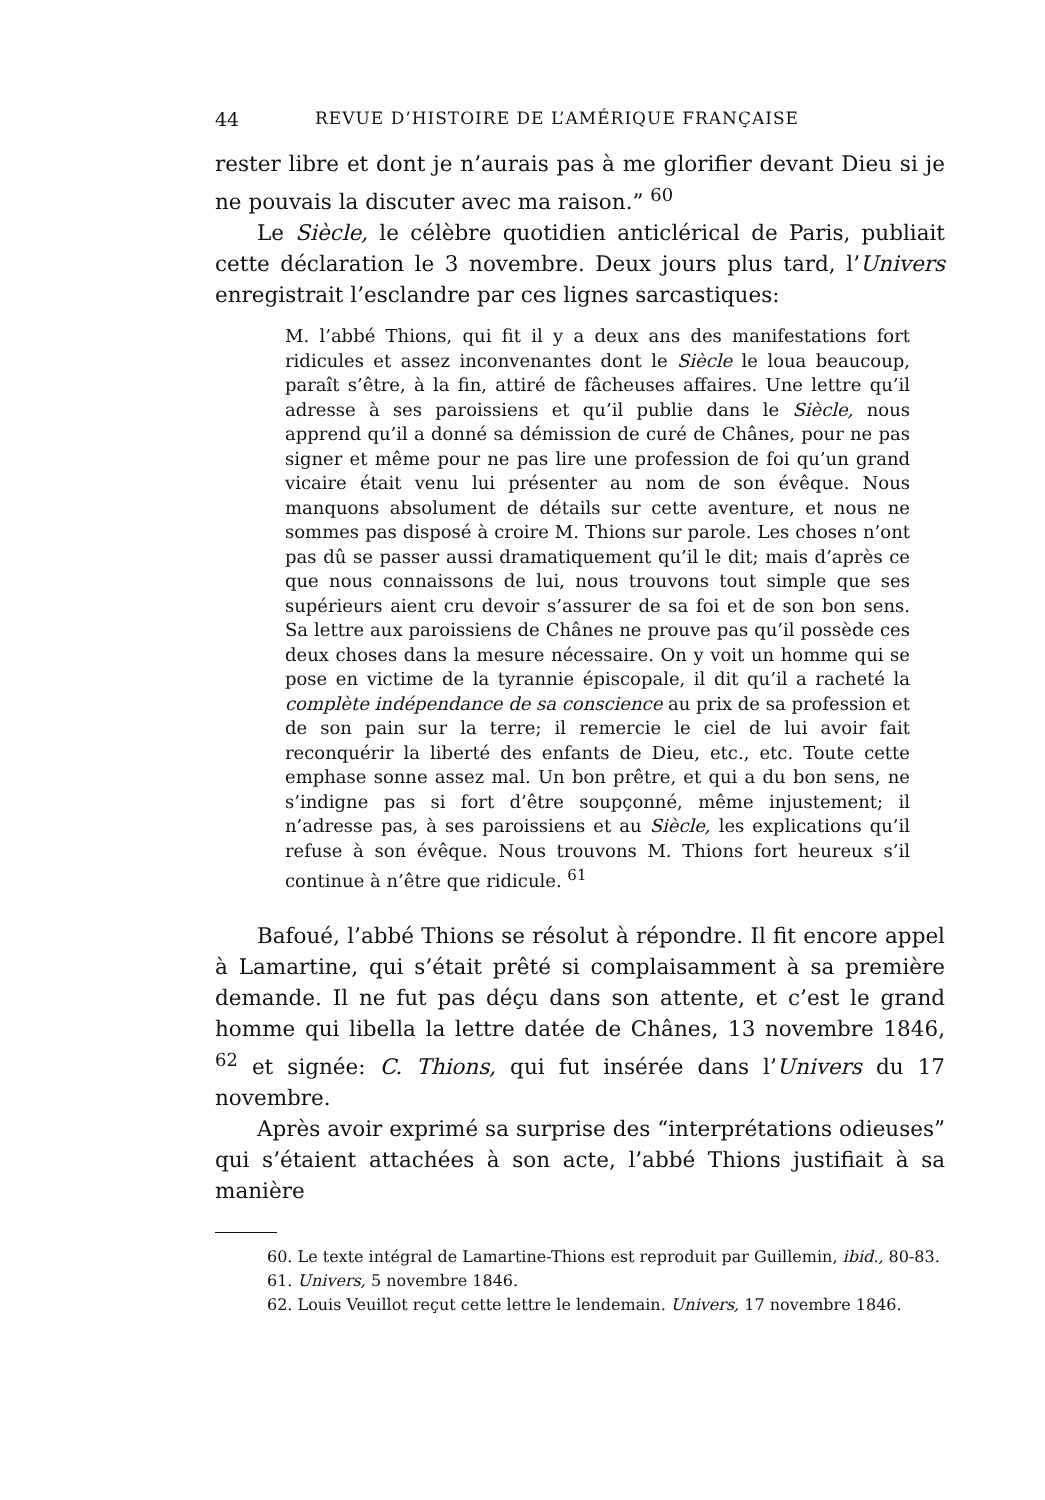44 REVUE D’HISTOIRE DE L’AMÉRIQUE FRANÇAISE
rester libre et dont je n’aurais pas à me glorifier devant Dieu si je ne pouvais la discuter avec ma raison.” <sup>60</sup>
Le Siècle, le célèbre quotidien anticlérical de Paris, publiait cette déclaration le 3 novembre. Deux jours plus tard, l’Univers enregistrait l’esclandre par ces lignes sarcastiques:
M. l’abbé Thions, qui fit il y a deux ans des manifestations fort ridicules et assez inconvenantes dont le Siècle le loua beaucoup, paraît s’être, à la fin, attiré de fâcheuses affaires. Une lettre qu’il adresse à ses paroissiens et qu’il publie dans le Siècle, nous apprend qu’il a donné sa démission de curé de Chânes, pour ne pas signer et même pour ne pas lire une profession de foi qu’un grand vicaire était venu lui présenter au nom de son évêque. Nous manquons absolument de détails sur cette aventure, et nous ne sommes pas disposé à croire M. Thions sur parole. Les choses n’ont pas dû se passer aussi dramatiquement qu’il le dit; mais d’après ce que nous connaissons de lui, nous trouvons tout simple que ses supérieurs aient cru devoir s’assurer de sa foi et de son bon sens. Sa lettre aux paroissiens de Chânes ne prouve pas qu’il possède ces deux choses dans la mesure nécessaire. On y voit un homme qui se pose en victime de la tyrannie épiscopale, il dit qu’il a racheté la complète indépendance de sa conscience au prix de sa profession et de son pain sur la terre; il remercie le ciel de lui avoir fait reconquérir la liberté des enfants de Dieu, etc., etc. Toute cette emphase sonne assez mal. Un bon prêtre, et qui a du bon sens, ne s’indigne pas si fort d’être soupçonné, même injustement; il n’adresse pas, à ses paroissiens et au Siècle, les explications qu’il refuse à son évêque. Nous trouvons M. Thions fort heureux s’il continue à n’être que ridicule. <sup>61</sup>
Bafoué, l’abbé Thions se résolut à répondre. Il fit encore appel à Lamartine, qui s’était prêté si complaisamment à sa première demande. Il ne fut pas déçu dans son attente, et c’est le grand homme qui libella la lettre datée de Chânes, 13 novembre 1846, <sup>62</sup> et signée: C. Thions, qui fut insérée dans l’Univers du 17 novembre.
Après avoir exprimé sa surprise des “interprétations odieuses” qui s’étaient attachées à son acte, l’abbé Thions justifiait à sa manière
60. Le texte intégral de Lamartine-Thions est reproduit par Guillemin, ibid., 80-83.
61. Univers, 5 novembre 1846.
62. Louis Veuillot reçut cette lettre le lendemain. Univers, 17 novembre 1846.